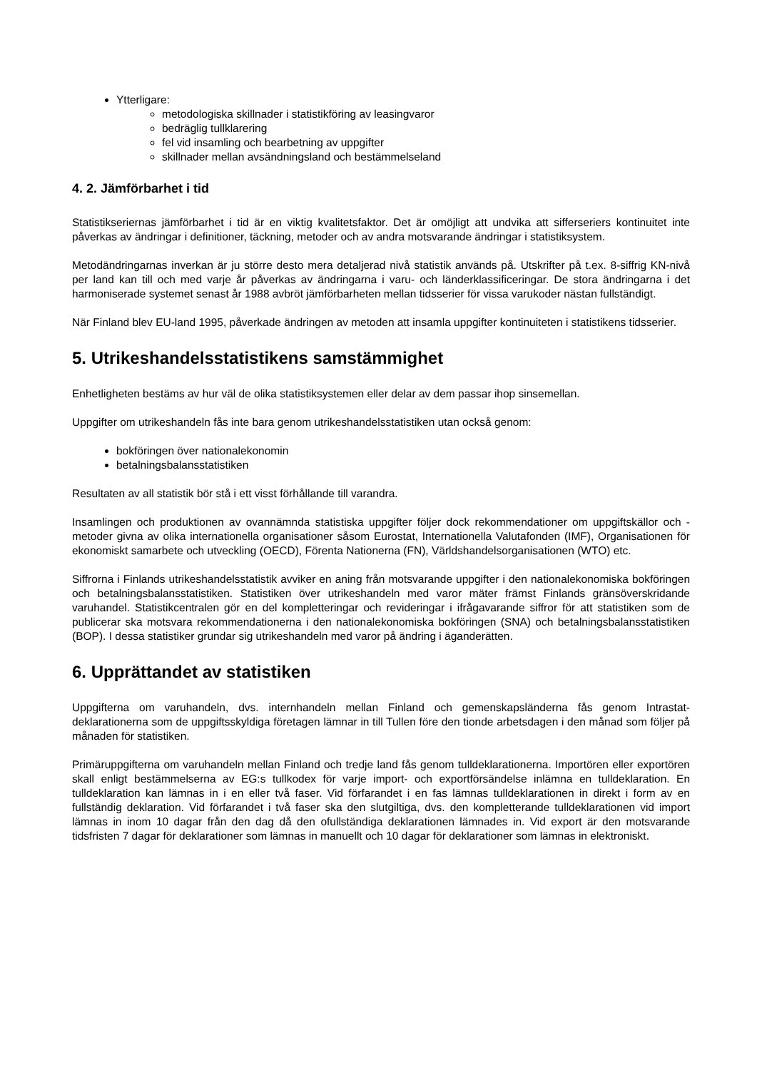Ytterligare:
metodologiska skillnader i statistikföring av leasingvaror
bedräglig tullklarering
fel vid insamling och bearbetning av uppgifter
skillnader mellan avsändningsland och bestämmelseland
4. 2. Jämförbarhet i tid
Statistikseriernas jämförbarhet i tid är en viktig kvalitetsfaktor. Det är omöjligt att undvika att sifferseriers kontinuitet inte påverkas av ändringar i definitioner, täckning, metoder och av andra motsvarande ändringar i statistiksystem.
Metodändringarnas inverkan är ju större desto mera detaljerad nivå statistik används på. Utskrifter på t.ex. 8-siffrig KN-nivå per land kan till och med varje år påverkas av ändringarna i varu- och länderklassificeringar. De stora ändringarna i det harmoniserade systemet senast år 1988 avbröt jämförbarheten mellan tidsserier för vissa varukoder nästan fullständigt.
När Finland blev EU-land 1995, påverkade ändringen av metoden att insamla uppgifter kontinuiteten i statistikens tidsserier.
5. Utrikeshandelsstatistikens samstämmighet
Enhetligheten bestäms av hur väl de olika statistiksystemen eller delar av dem passar ihop sinsemellan.
Uppgifter om utrikeshandeln fås inte bara genom utrikeshandelsstatistiken utan också genom:
bokföringen över nationalekonomin
betalningsbalansstatistiken
Resultaten av all statistik bör stå i ett visst förhållande till varandra.
Insamlingen och produktionen av ovannämnda statistiska uppgifter följer dock rekommendationer om uppgiftskällor och -metoder givna av olika internationella organisationer såsom Eurostat, Internationella Valutafonden (IMF), Organisationen för ekonomiskt samarbete och utveckling (OECD), Förenta Nationerna (FN), Världshandelsorganisationen (WTO) etc.
Siffrorna i Finlands utrikeshandelsstatistik avviker en aning från motsvarande uppgifter i den nationalekonomiska bokföringen och betalningsbalansstatistiken. Statistiken över utrikeshandeln med varor mäter främst Finlands gränsöverskridande varuhandel. Statistikcentralen gör en del kompletteringar och revideringar i ifrågavarande siffror för att statistiken som de publicerar ska motsvara rekommendationerna i den nationalekonomiska bokföringen (SNA) och betalningsbalansstatistiken (BOP). I dessa statistiker grundar sig utrikeshandeln med varor på ändring i äganderätten.
6. Upprättandet av statistiken
Uppgifterna om varuhandeln, dvs. internhandeln mellan Finland och gemenskapsländerna fås genom Intrastat-deklarationerna som de uppgiftsskyldiga företagen lämnar in till Tullen före den tionde arbetsdagen i den månad som följer på månaden för statistiken.
Primäruppgifterna om varuhandeln mellan Finland och tredje land fås genom tulldeklarationerna. Importören eller exportören skall enligt bestämmelserna av EG:s tullkodex för varje import- och exportförsändelse inlämna en tulldeklaration. En tulldeklaration kan lämnas in i en eller två faser. Vid förfarandet i en fas lämnas tulldeklarationen in direkt i form av en fullständig deklaration. Vid förfarandet i två faser ska den slutgiltiga, dvs. den kompletterande tulldeklarationen vid import lämnas in inom 10 dagar från den dag då den ofullständiga deklarationen lämnades in. Vid export är den motsvarande tidsfristen 7 dagar för deklarationer som lämnas in manuellt och 10 dagar för deklarationer som lämnas in elektroniskt.